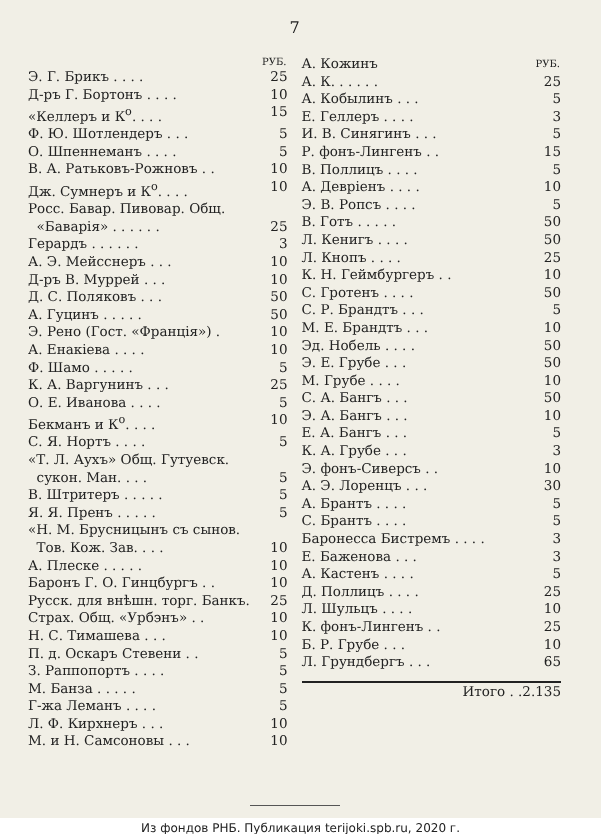7
| | РУБ. |
| Э. Г. Брикъ . . . . | 25 |
| Д-ръ Г. Бортонъ . . . . | 10 |
| «Келлеръ и К<sup>о</sup>. . . . | 15 |
| Ф. Ю. Шотлендеръ . . . | 5 |
| О. Шпеннеманъ . . . . | 5 |
| В. А. Ратьковъ-Рожновъ . . | 10 |
| Дж. Сумнеръ и К<sup>о</sup>. . . . | 10 |
| Росс. Бавар. Пивовар. Общ. | |
| «Баварія» . . . . . . | 25 |
| Герардъ . . . . . . | 3 |
| А. Э. Мейсснеръ . . . | 10 |
| Д-ръ В. Муррей . . . | 10 |
| Д. С. Поляковъ . . . | 50 |
| А. Гуцинъ . . . . . | 50 |
| Э. Рено (Гост. «Франція») . | 10 |
| А. Енакіева . . . . | 10 |
| Ф. Шамо . . . . . | 5 |
| К. А. Варгунинъ . . . | 25 |
| О. Е. Иванова . . . . | 5 |
| Бекманъ и К<sup>о</sup>. . . . | 10 |
| С. Я. Нортъ . . . . | 5 |
| «Т. Л. Аухъ» Общ. Гутуевск. | |
| сукон. Ман. . . . | 5 |
| В. Штритеръ . . . . . | 5 |
| Я. Я. Пренъ . . . . . | 5 |
| «Н. М. Брусницынъ съ сынов. | |
| Тов. Кож. Зав. . . . | 10 |
| А. Плеске . . . . . | 10 |
| Баронъ Г. О. Гинцбургъ . . | 10 |
| Русск. для внѣшн. торг. Банкъ. | 25 |
| Страх. Общ. «Урбэнъ» . . | 10 |
| Н. С. Тимашева . . . | 10 |
| П. д. Оскаръ Стевени . . | 5 |
| З. Раппопортъ . . . . | 5 |
| М. Банза . . . . . | 5 |
| Г-жа Леманъ . . . . | 5 |
| Л. Ф. Кирхнеръ . . . | 10 |
| М. и Н. Самсоновы . . . | 10 |
| А. Кожинъ | РУБ. |
| А. К. . . . . . | 25 |
| А. Кобылинъ . . . | 5 |
| Е. Геллеръ . . . . | 3 |
| И. В. Синягинъ . . . | 5 |
| Р. фонъ-Лингенъ . . | 15 |
| В. Поллицъ . . . . | 5 |
| А. Девріенъ . . . . | 10 |
| Э. В. Ропсъ . . . . | 5 |
| В. Готъ . . . . . | 50 |
| Л. Кенигъ . . . . | 50 |
| Л. Кнопъ . . . . | 25 |
| К. Н. Геймбургеръ . . | 10 |
| С. Гротенъ . . . . | 50 |
| С. Р. Брандтъ . . . | 5 |
| М. Е. Брандтъ . . . | 10 |
| Эд. Нобель . . . . | 50 |
| Э. Е. Грубе . . . | 50 |
| М. Грубе . . . . | 10 |
| С. А. Бангъ . . . | 50 |
| Э. А. Бангъ . . . | 10 |
| Е. А. Бангъ . . . | 5 |
| К. А. Грубе . . . | 3 |
| Э. фонъ-Сиверсъ . . | 10 |
| А. Э. Лоренцъ . . . | 30 |
| А. Брантъ . . . . | 5 |
| С. Брантъ . . . . | 5 |
| Баронесса Бистремъ . . . . | 3 |
| Е. Баженова . . . | 3 |
| А. Кастенъ . . . . | 5 |
| Д. Поллицъ . . . . | 25 |
| Л. Шульцъ . . . . | 10 |
| К. фонъ-Лингенъ . . | 25 |
| Б. Р. Грубе . . . | 10 |
| Л. Грундбергъ . . . | 65 |
| Итого . . | 2.135 |
Из фондов РНБ. Публикация terijoki.spb.ru, 2020 г.